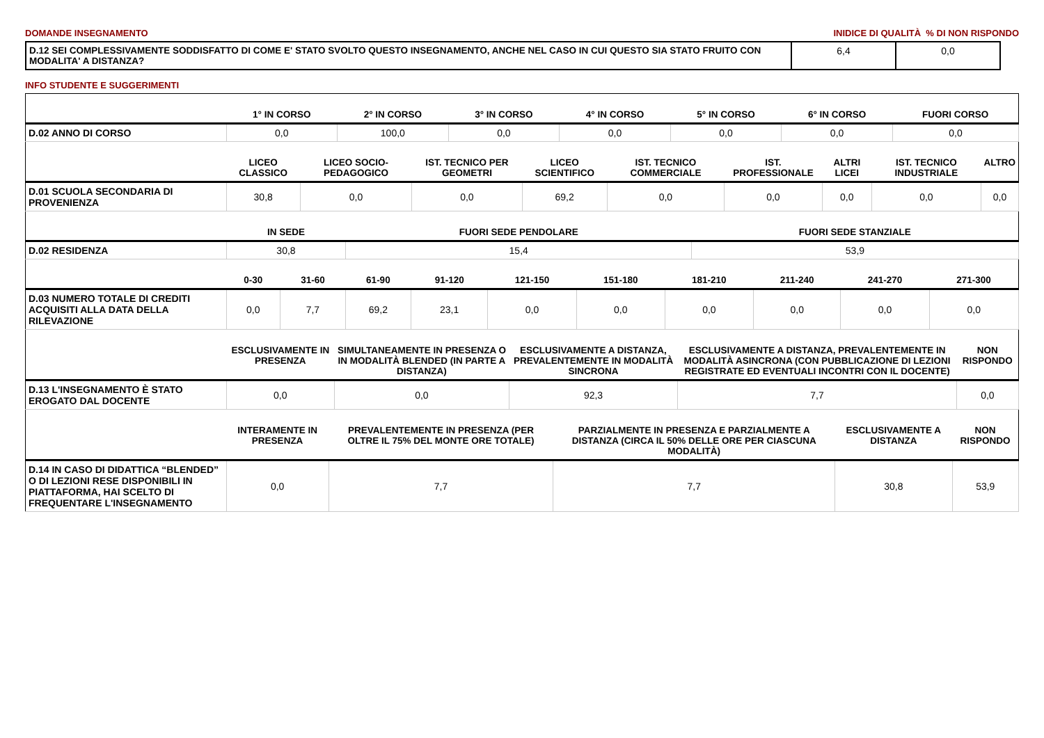DOMANDE INSEGNAMENTO INIDICE DI QUALITÀ % DI NON RISPONDO
| D.12 SEI COMPLESSIVAMENTE SODDISFATTO DI COME E' STATO SVOLTO QUESTO INSEGNAMENTO, ANCHE NEL CASO IN CUI QUESTO SIA STATO FRUITO CON MODALITA' A DISTANZA? | 6,4 | 0,0 |
INFO STUDENTE E SUGGERIMENTI
| | 1° IN CORSO | 2° IN CORSO | 3° IN CORSO | 4° IN CORSO | 5° IN CORSO | 6° IN CORSO | FUORI CORSO |
| --- | --- | --- | --- | --- | --- | --- | --- |
| D.02 ANNO DI CORSO | 0,0 | 100,0 | 0,0 | 0,0 | 0,0 | 0,0 | 0,0 |
| | LICEO CLASSICO | LICEO SOCIO-PEDAGOGICO | IST. TECNICO PER GEOMETRI | LICEO SCIENTIFICO | IST. TECNICO COMMERCIALE | IST. PROFESSIONALE | ALTRI LICEI | IST. TECNICO INDUSTRIALE | ALTRO |
| --- | --- | --- | --- | --- | --- | --- | --- | --- | --- |
| D.01 SCUOLA SECONDARIA DI PROVENIENZA | 30,8 | 0,0 | 0,0 | 69,2 | 0,0 | 0,0 | 0,0 | 0,0 | 0,0 |
| | IN SEDE | FUORI SEDE PENDOLARE | FUORI SEDE STANZIALE |
| --- | --- | --- | --- |
| D.02 RESIDENZA | 30,8 | 15,4 | 53,9 |
| | 0-30 | 31-60 | 61-90 | 91-120 | 121-150 | 151-180 | 181-210 | 211-240 | 241-270 | 271-300 |
| --- | --- | --- | --- | --- | --- | --- | --- | --- | --- | --- |
| D.03 NUMERO TOTALE DI CREDITI ACQUISITI ALLA DATA DELLA RILEVAZIONE | 0,0 | 7,7 | 69,2 | 23,1 | 0,0 | 0,0 | 0,0 | 0,0 | 0,0 | 0,0 |
| | ESCLUSIVAMENTE IN PRESENZA | SIMULTANEAMENTE IN PRESENZA O IN MODALITÀ BLENDED (IN PARTE A DISTANZA) | ESCLUSIVAMENTE A DISTANZA, PREVALENTEMENTE IN MODALITÀ SINCRONA | ESCLUSIVAMENTE A DISTANZA, PREVALENTEMENTE IN MODALITÀ ASINCRONA (CON PUBBLICAZIONE DI LEZIONI REGISTRATE ED EVENTUALI INCONTRI CON IL DOCENTE) | NON RISPONDO |
| --- | --- | --- | --- | --- | --- |
| D.13 L'INSEGNAMENTO È STATO EROGATO DAL DOCENTE | 0,0 | 0,0 | 92,3 | 7,7 | 0,0 |
| | INTERAMENTE IN PRESENZA | PREVALENTEMENTE IN PRESENZA (PER OLTRE IL 75% DEL MONTE ORE TOTALE) | PARZIALMENTE IN PRESENZA E PARZIALMENTE A DISTANZA (CIRCA IL 50% DELLE ORE PER CIASCUNA MODALITÀ) | ESCLUSIVAMENTE A DISTANZA | NON RISPONDO |
| --- | --- | --- | --- | --- | --- |
| D.14 IN CASO DI DIDATTICA “BLENDED” O DI LEZIONI RESE DISPONIBILI IN PIATTAFORMA, HAI SCELTO DI FREQUENTARE L'INSEGNAMENTO | 0,0 | 7,7 | 7,7 | 30,8 | 53,9 |